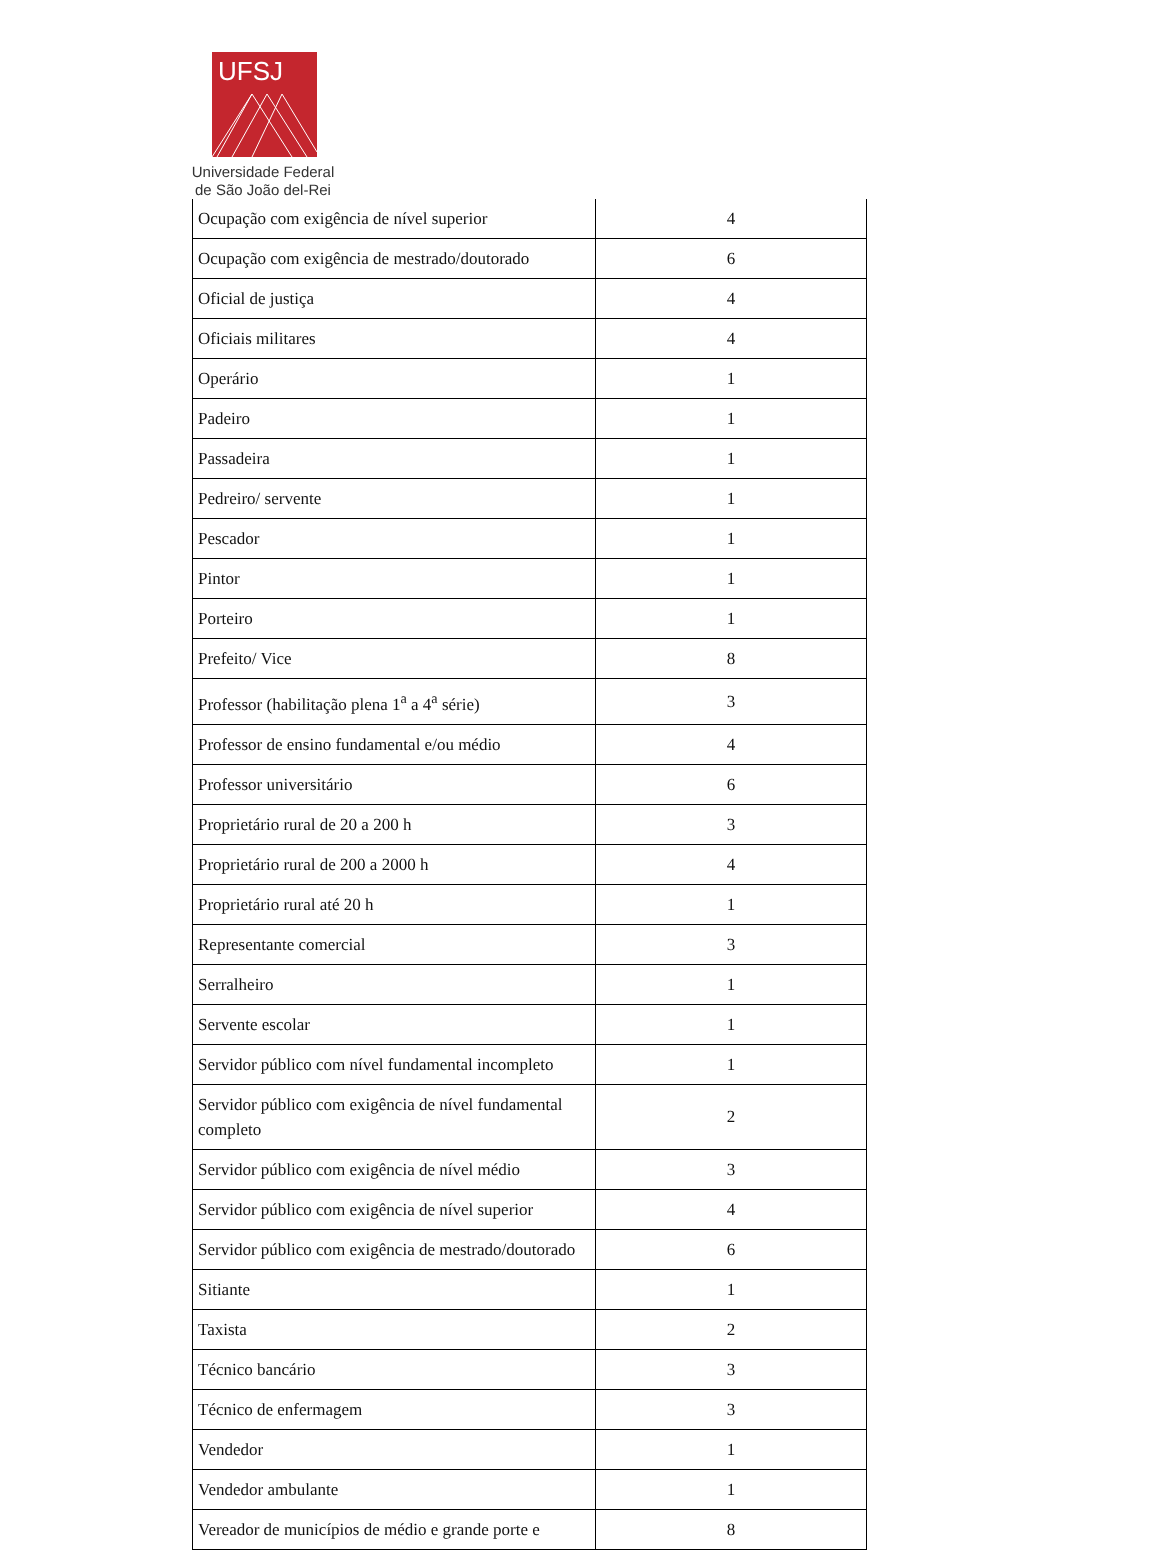UFSJ
Universidade Federal
de São João del-Rei
| Ocupação com exigência de nível superior | 4 |
| Ocupação com exigência de mestrado/doutorado | 6 |
| Oficial de justiça | 4 |
| Oficiais militares | 4 |
| Operário | 1 |
| Padeiro | 1 |
| Passadeira | 1 |
| Pedreiro/ servente | 1 |
| Pescador | 1 |
| Pintor | 1 |
| Porteiro | 1 |
| Prefeito/ Vice | 8 |
| Professor (habilitação plena 1<sup>a</sup> a 4<sup>a</sup> série) | 3 |
| Professor de ensino fundamental e/ou médio | 4 |
| Professor universitário | 6 |
| Proprietário rural de 20 a 200 h | 3 |
| Proprietário rural de 200 a 2000 h | 4 |
| Proprietário rural até 20 h | 1 |
| Representante comercial | 3 |
| Serralheiro | 1 |
| Servente escolar | 1 |
| Servidor público com nível fundamental incompleto | 1 |
| Servidor público com exigência de nível fundamental completo | 2 |
| Servidor público com exigência de nível médio | 3 |
| Servidor público com exigência de nível superior | 4 |
| Servidor público com exigência de mestrado/doutorado | 6 |
| Sitiante | 1 |
| Taxista | 2 |
| Técnico bancário | 3 |
| Técnico de enfermagem | 3 |
| Vendedor | 1 |
| Vendedor ambulante | 1 |
| Vereador de municípios de médio e grande porte e | 8 |